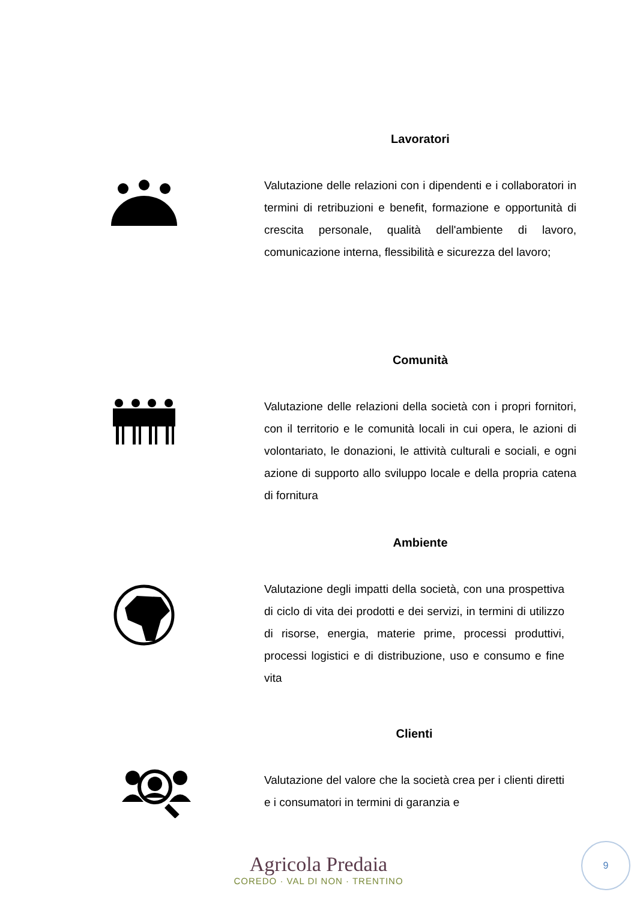Lavoratori
Valutazione delle relazioni con i dipendenti e i collaboratori in termini di retribuzioni e benefit, formazione e opportunità di crescita personale, qualità dell'ambiente di lavoro, comunicazione interna, flessibilità e sicurezza del lavoro;
Comunità
Valutazione delle relazioni della società con i propri fornitori, con il territorio e le comunità locali in cui opera, le azioni di volontariato, le donazioni, le attività culturali e sociali, e ogni azione di supporto allo sviluppo locale e della propria catena di fornitura
Ambiente
Valutazione degli impatti della società, con una prospettiva di ciclo di vita dei prodotti e dei servizi, in termini di utilizzo di risorse, energia, materie prime, processi produttivi, processi logistici e di distribuzione, uso e consumo e fine vita
Clienti
Valutazione del valore che la società crea per i clienti diretti e i consumatori in termini di garanzia e
Agricola Predaia
COREDO · VAL DI NON · TRENTINO
9